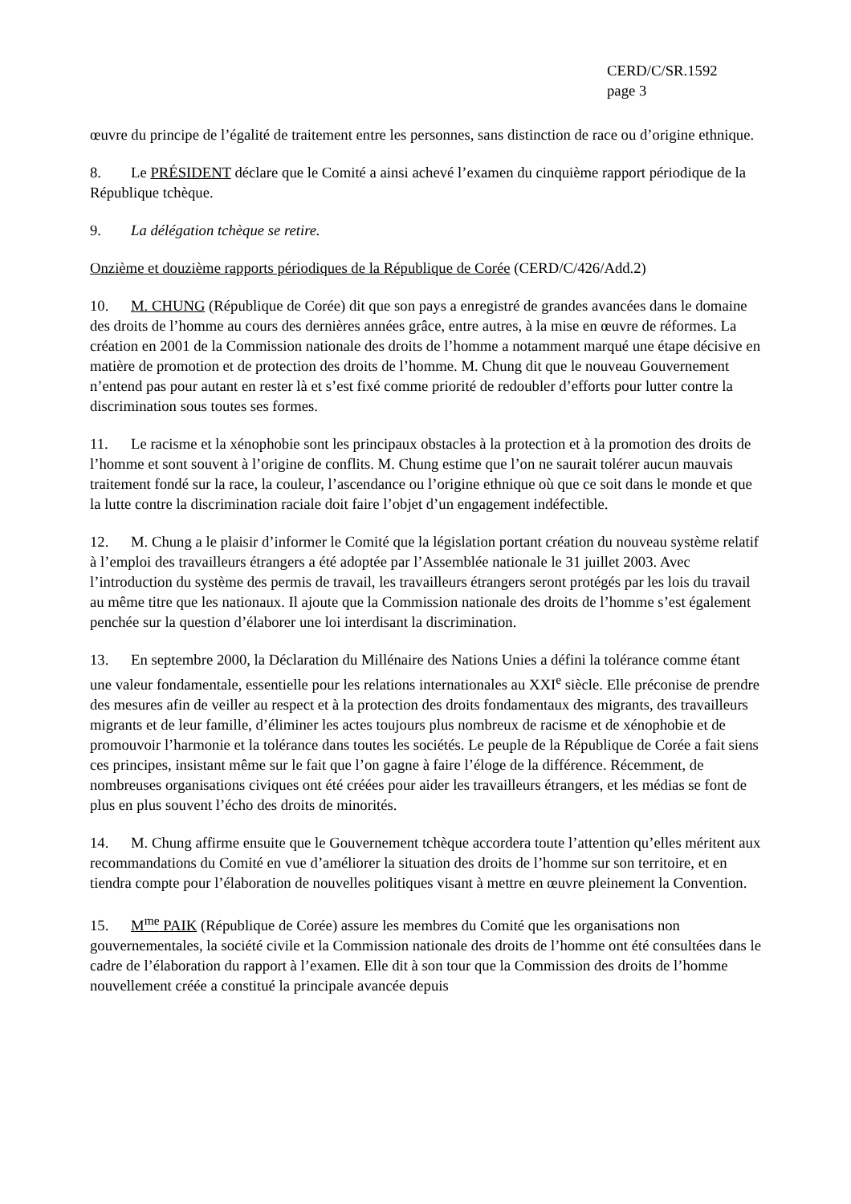CERD/C/SR.1592
page 3
œuvre du principe de l’égalité de traitement entre les personnes, sans distinction de race ou d’origine ethnique.
8. Le PRÉSIDENT déclare que le Comité a ainsi achevé l’examen du cinquième rapport périodique de la République tchèque.
9. La délégation tchèque se retire.
Onzième et douzième rapports périodiques de la République de Corée (CERD/C/426/Add.2)
10. M. CHUNG (République de Corée) dit que son pays a enregistré de grandes avancées dans le domaine des droits de l’homme au cours des dernières années grâce, entre autres, à la mise en œuvre de réformes. La création en 2001 de la Commission nationale des droits de l’homme a notamment marqué une étape décisive en matière de promotion et de protection des droits de l’homme. M. Chung dit que le nouveau Gouvernement n’entend pas pour autant en rester là et s’est fixé comme priorité de redoubler d’efforts pour lutter contre la discrimination sous toutes ses formes.
11. Le racisme et la xénophobie sont les principaux obstacles à la protection et à la promotion des droits de l’homme et sont souvent à l’origine de conflits. M. Chung estime que l’on ne saurait tolérer aucun mauvais traitement fondé sur la race, la couleur, l’ascendance ou l’origine ethnique où que ce soit dans le monde et que la lutte contre la discrimination raciale doit faire l’objet d’un engagement indéfectible.
12. M. Chung a le plaisir d’informer le Comité que la législation portant création du nouveau système relatif à l’emploi des travailleurs étrangers a été adoptée par l’Assemblée nationale le 31 juillet 2003. Avec l’introduction du système des permis de travail, les travailleurs étrangers seront protégés par les lois du travail au même titre que les nationaux. Il ajoute que la Commission nationale des droits de l’homme s’est également penchée sur la question d’élaborer une loi interdisant la discrimination.
13. En septembre 2000, la Déclaration du Millénaire des Nations Unies a défini la tolérance comme étant une valeur fondamentale, essentielle pour les relations internationales au XXI<sup>e</sup> siècle. Elle préconise de prendre des mesures afin de veiller au respect et à la protection des droits fondamentaux des migrants, des travailleurs migrants et de leur famille, d’éliminer les actes toujours plus nombreux de racisme et de xénophobie et de promouvoir l’harmonie et la tolérance dans toutes les sociétés. Le peuple de la République de Corée a fait siens ces principes, insistant même sur le fait que l’on gagne à faire l’éloge de la différence. Récemment, de nombreuses organisations civiques ont été créées pour aider les travailleurs étrangers, et les médias se font de plus en plus souvent l’écho des droits de minorités.
14. M. Chung affirme ensuite que le Gouvernement tchèque accordera toute l’attention qu’elles méritent aux recommandations du Comité en vue d’améliorer la situation des droits de l’homme sur son territoire, et en tiendra compte pour l’élaboration de nouvelles politiques visant à mettre en œuvre pleinement la Convention.
15. M<sup>me</sup> PAIK (République de Corée) assure les membres du Comité que les organisations non gouvernementales, la société civile et la Commission nationale des droits de l’homme ont été consultées dans le cadre de l’élaboration du rapport à l’examen. Elle dit à son tour que la Commission des droits de l’homme nouvellement créée a constitué la principale avancée depuis